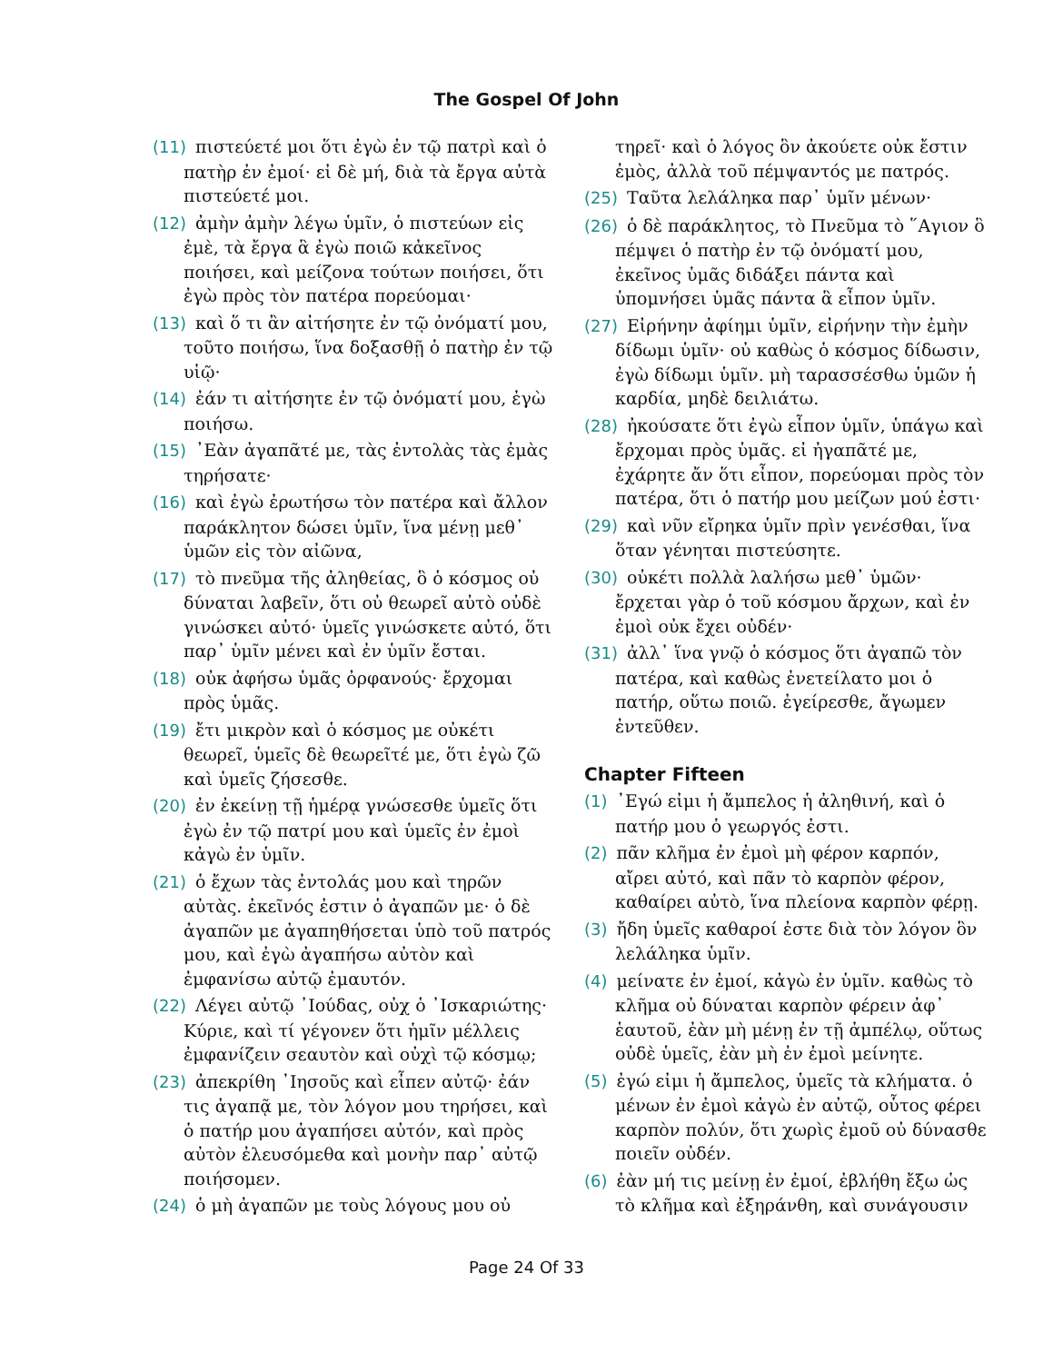The Gospel Of John
(11) πιστεύετέ μοι ὅτι ἐγὼ ἐν τῷ πατρὶ καὶ ὁ πατὴρ ἐν ἐμοί· εἰ δὲ μή, διὰ τὰ ἔργα αὐτὰ πιστεύετέ μοι.
(12) ἀμὴν ἀμὴν λέγω ὑμῖν, ὁ πιστεύων εἰς ἐμὲ, τὰ ἔργα ἃ ἐγὼ ποιῶ κἀκεῖνος ποιήσει, καὶ μείζονα τούτων ποιήσει, ὅτι ἐγὼ πρὸς τὸν πατέρα πορεύομαι·
(13) καὶ ὅ τι ἂν αἰτήσητε ἐν τῷ ὀνόματί μου, τοῦτο ποιήσω, ἵνα δοξασθῇ ὁ πατὴρ ἐν τῷ υἱῷ·
(14) ἐάν τι αἰτήσητε ἐν τῷ ὀνόματί μου, ἐγὼ ποιήσω.
(15) ᾿Εὰν ἀγαπᾶτέ με, τὰς ἐντολὰς τὰς ἐμὰς τηρήσατε·
(16) καὶ ἐγὼ ἐρωτήσω τὸν πατέρα καὶ ἄλλον παράκλητον δώσει ὑμῖν, ἵνα μένῃ μεθ᾿ ὑμῶν εἰς τὸν αἰῶνα,
(17) τὸ πνεῦμα τῆς ἀληθείας, ὃ ὁ κόσμος οὐ δύναται λαβεῖν, ὅτι οὐ θεωρεῖ αὐτὸ οὐδὲ γινώσκει αὐτό· ὑμεῖς γινώσκετε αὐτό, ὅτι παρ᾿ ὑμῖν μένει καὶ ἐν ὑμῖν ἔσται.
(18) οὐκ ἀφήσω ὑμᾶς ὀρφανούς· ἔρχομαι πρὸς ὑμᾶς.
(19) ἔτι μικρὸν καὶ ὁ κόσμος με οὐκέτι θεωρεῖ, ὑμεῖς δὲ θεωρεῖτέ με, ὅτι ἐγὼ ζῶ καὶ ὑμεῖς ζήσεσθε.
(20) ἐν ἐκείνῃ τῇ ἡμέρᾳ γνώσεσθε ὑμεῖς ὅτι ἐγὼ ἐν τῷ πατρί μου καὶ ὑμεῖς ἐν ἐμοὶ κἀγὼ ἐν ὑμῖν.
(21) ὁ ἔχων τὰς ἐντολάς μου καὶ τηρῶν αὐτὰς. ἐκεῖνός ἐστιν ὁ ἀγαπῶν με· ὁ δὲ ἀγαπῶν με ἀγαπηθήσεται ὑπὸ τοῦ πατρός μου, καὶ ἐγὼ ἀγαπήσω αὐτὸν καὶ ἐμφανίσω αὐτῷ ἐμαυτόν.
(22) Λέγει αὐτῷ ᾿Ιούδας, οὐχ ὁ ᾿Ισκαριώτης· Κύριε, καὶ τί γέγονεν ὅτι ἡμῖν μέλλεις ἐμφανίζειν σεαυτὸν καὶ οὐχὶ τῷ κόσμῳ;
(23) ἀπεκρίθη ᾿Ιησοῦς καὶ εἶπεν αὐτῷ· ἐάν τις ἀγαπᾷ με, τὸν λόγον μου τηρήσει, καὶ ὁ πατήρ μου ἀγαπήσει αὐτόν, καὶ πρὸς αὐτὸν ἐλευσόμεθα καὶ μονὴν παρ᾿ αὐτῷ ποιήσομεν.
(24) ὁ μὴ ἀγαπῶν με τοὺς λόγους μου οὐ
τηρεῖ· καὶ ὁ λόγος ὃν ἀκούετε οὐκ ἔστιν ἐμὸς, ἀλλὰ τοῦ πέμψαντός με πατρός.
(25) Ταῦτα λελάληκα παρ᾿ ὑμῖν μένων·
(26) ὁ δὲ παράκλητος, τὸ Πνεῦμα τὸ ῞Αγιον ὃ πέμψει ὁ πατὴρ ἐν τῷ ὀνόματί μου, ἐκεῖνος ὑμᾶς διδάξει πάντα καὶ ὑπομνήσει ὑμᾶς πάντα ἃ εἶπον ὑμῖν.
(27) Εἰρήνην ἀφίημι ὑμῖν, εἰρήνην τὴν ἐμὴν δίδωμι ὑμῖν· οὐ καθὼς ὁ κόσμος δίδωσιν, ἐγὼ δίδωμι ὑμῖν. μὴ ταρασσέσθω ὑμῶν ἡ καρδία, μηδὲ δειλιάτω.
(28) ἠκούσατε ὅτι ἐγὼ εἶπον ὑμῖν, ὑπάγω καὶ ἔρχομαι πρὸς ὑμᾶς. εἰ ἠγαπᾶτέ με, ἐχάρητε ἄν ὅτι εἶπον, πορεύομαι πρὸς τὸν πατέρα, ὅτι ὁ πατήρ μου μείζων μού ἐστι·
(29) καὶ νῦν εἴρηκα ὑμῖν πρὶν γενέσθαι, ἵνα ὅταν γένηται πιστεύσητε.
(30) οὐκέτι πολλὰ λαλήσω μεθ᾿ ὑμῶν· ἔρχεται γὰρ ὁ τοῦ κόσμου ἄρχων, καὶ ἐν ἐμοὶ οὐκ ἔχει οὐδέν·
(31) ἀλλ᾿ ἵνα γνῷ ὁ κόσμος ὅτι ἀγαπῶ τὸν πατέρα, καὶ καθὼς ἐνετείλατο μοι ὁ πατήρ, οὕτω ποιῶ. ἐγείρεσθε, ἄγωμεν ἐντεῦθεν.
Chapter Fifteen
(1) ᾿Εγώ εἰμι ἡ ἄμπελος ἡ ἀληθινή, καὶ ὁ πατήρ μου ὁ γεωργός ἐστι.
(2) πᾶν κλῆμα ἐν ἐμοὶ μὴ φέρον καρπόν, αἴρει αὐτό, καὶ πᾶν τὸ καρπὸν φέρον, καθαίρει αὐτὸ, ἵνα πλείονα καρπὸν φέρῃ.
(3) ἤδη ὑμεῖς καθαροί ἐστε διὰ τὸν λόγον ὃν λελάληκα ὑμῖν.
(4) μείνατε ἐν ἐμοί, κἀγὼ ἐν ὑμῖν. καθὼς τὸ κλῆμα οὐ δύναται καρπὸν φέρειν ἀφ᾿ ἑαυτοῦ, ἐὰν μὴ μένῃ ἐν τῇ ἀμπέλῳ, οὕτως οὐδὲ ὑμεῖς, ἐὰν μὴ ἐν ἐμοὶ μείνητε.
(5) ἐγώ εἰμι ἡ ἄμπελος, ὑμεῖς τὰ κλήματα. ὁ μένων ἐν ἐμοὶ κἀγὼ ἐν αὐτῷ, οὗτος φέρει καρπὸν πολύν, ὅτι χωρὶς ἐμοῦ οὐ δύνασθε ποιεῖν οὐδέν.
(6) ἐὰν μή τις μείνῃ ἐν ἐμοί, ἐβλήθη ἔξω ὡς τὸ κλῆμα καὶ ἐξηράνθη, καὶ συνάγουσιν
Page 24 Of 33